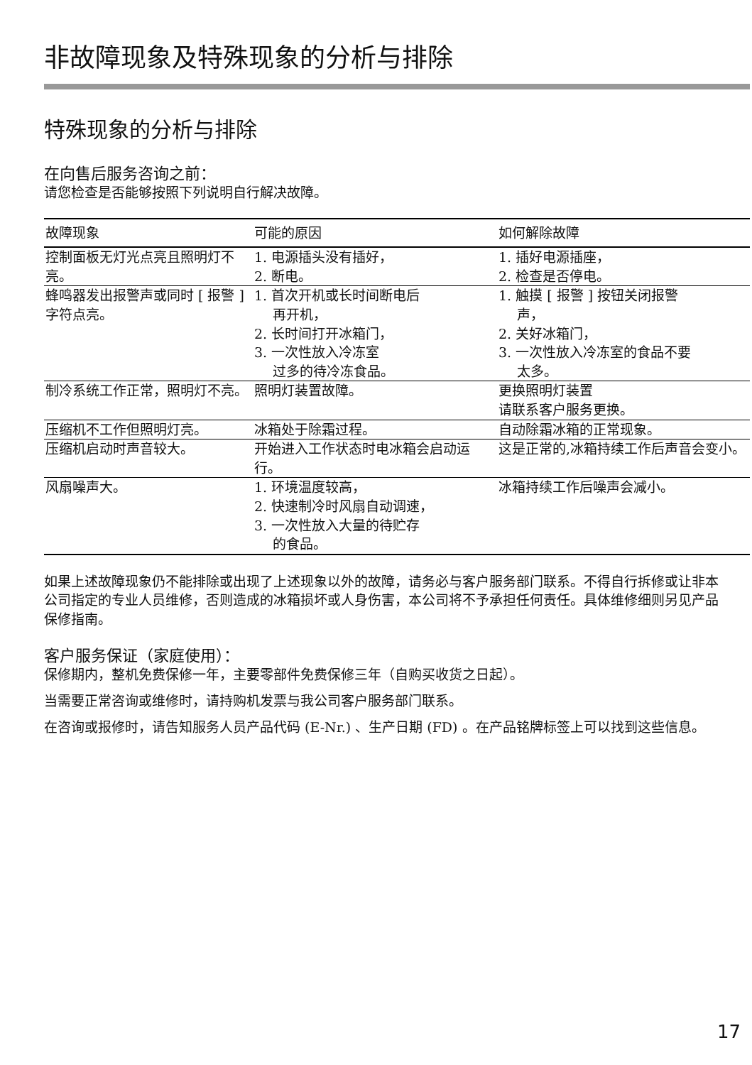非故障现象及特殊现象的分析与排除
特殊现象的分析与排除
在向售后服务咨询之前：
请您检查是否能够按照下列说明自行解决故障。
| 故障现象 | 可能的原因 | 如何解除故障 |
| --- | --- | --- |
| 控制面板无灯光点亮且照明灯不亮。 | 1. 电源插头没有插好， 2. 断电。 | 1. 插好电源插座， 2. 检查是否停电。 |
| 蜂鸣器发出报警声或同时 [ 报警 ] 字符点亮。 | 1. 首次开机或长时间断电后 再开机， 2. 长时间打开冰箱门， 3. 一次性放入冷冻室 过多的待冷冻食品。 | 1. 触摸 [ 报警 ] 按钮关闭报警 声， 2. 关好冰箱门， 3. 一次性放入冷冻室的食品不要 太多。 |
| 制冷系统工作正常，照明灯不亮。 | 照明灯装置故障。 | 更换照明灯装置 请联系客户服务更换。 |
| 压缩机不工作但照明灯亮。 | 冰箱处于除霜过程。 | 自动除霜冰箱的正常现象。 |
| 压缩机启动时声音较大。 | 开始进入工作状态时电冰箱会启动运行。 | 这是正常的,冰箱持续工作后声音会变小。 |
| 风扇噪声大。 | 1. 环境温度较高， 2. 快速制冷时风扇自动调速， 3. 一次性放入大量的待贮存 的食品。 | 冰箱持续工作后噪声会减小。 |
如果上述故障现象仍不能排除或出现了上述现象以外的故障，请务必与客户服务部门联系。不得自行拆修或让非本公司指定的专业人员维修，否则造成的冰箱损坏或人身伤害，本公司将不予承担任何责任。具体维修细则另见产品保修指南。
客户服务保证（家庭使用）：
保修期内，整机免费保修一年，主要零部件免费保修三年（自购买收货之日起）。
当需要正常咨询或维修时，请持购机发票与我公司客户服务部门联系。
在咨询或报修时，请告知服务人员产品代码 (E-Nr.) 、生产日期 (FD) 。在产品铭牌标签上可以找到这些信息。
17